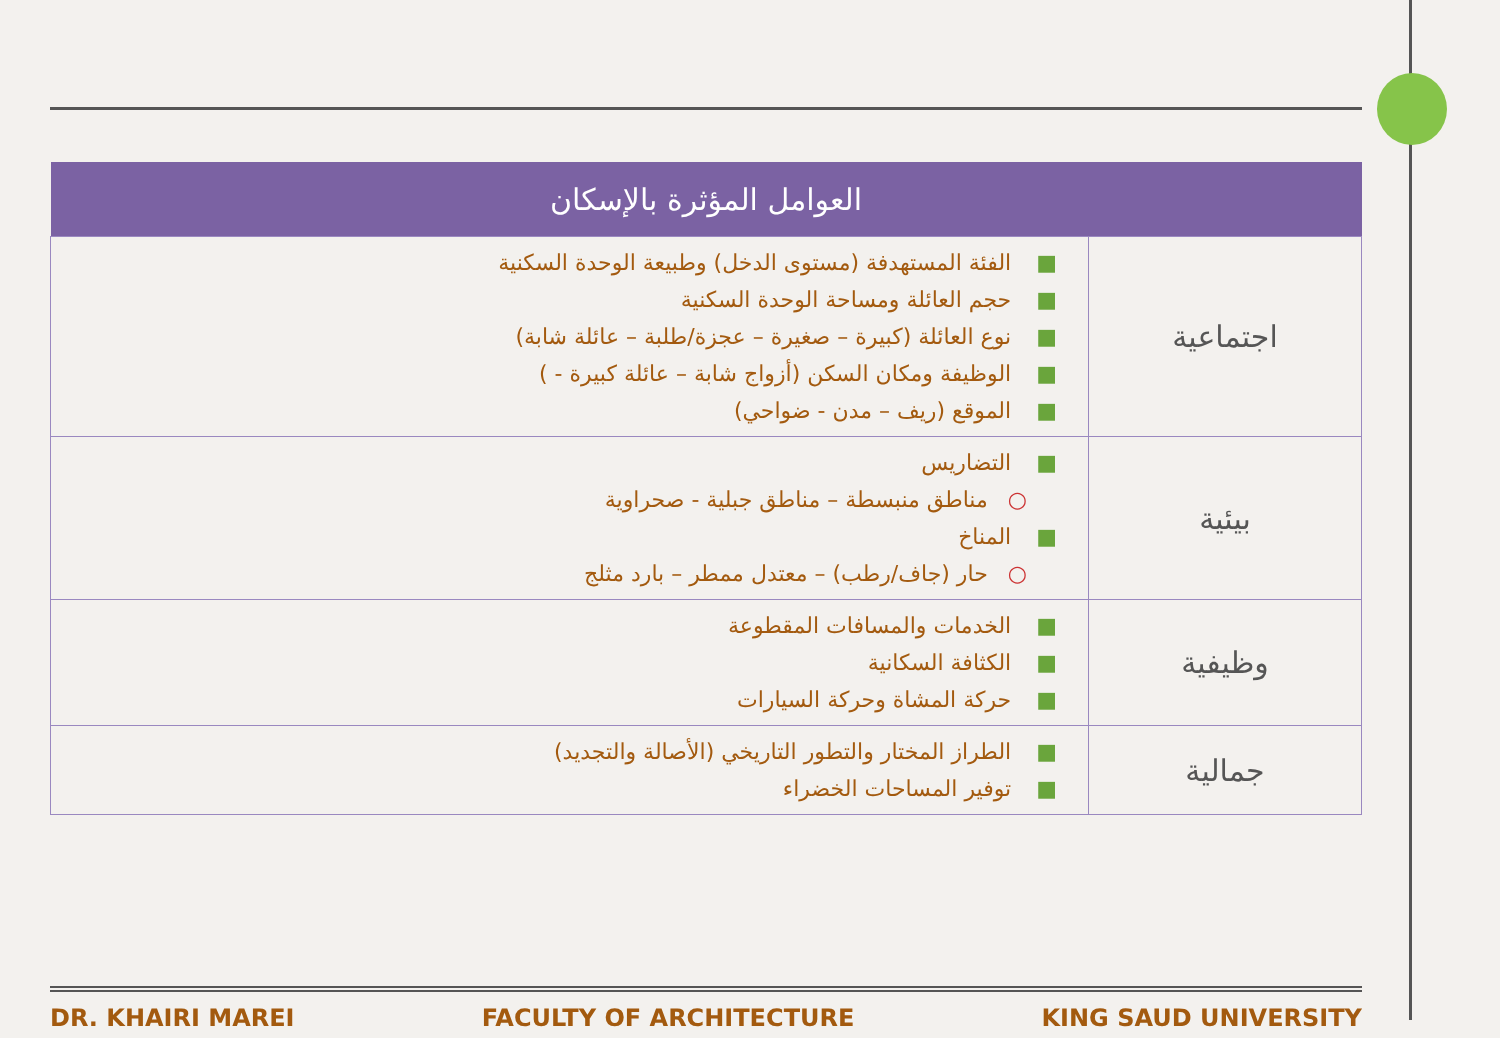| العوامل المؤثرة بالإسكان | |
| --- | --- |
| اجتماعية | ■ الفئة المستهدفة (مستوى الدخل) وطبيعة الوحدة السكنية ■ حجم العائلة ومساحة الوحدة السكنية ■ نوع العائلة (كبيرة – صغيرة – عجزة/طلبة – عائلة شابة) ■ الوظيفة ومكان السكن (أزواج شابة – عائلة كبيرة - ) ■ الموقع (ريف – مدن - ضواحي) |
| بيئية | ■ التضاريس ○ مناطق منبسطة – مناطق جبلية - صحراوية ■ المناخ ○ حار (جاف/رطب) – معتدل ممطر – بارد مثلج |
| وظيفية | ■ الخدمات والمسافات المقطوعة ■ الكثافة السكانية ■ حركة المشاة وحركة السيارات |
| جمالية | ■ الطراز المختار والتطور التاريخي (الأصالة والتجديد) ■ توفير المساحات الخضراء |
DR. KHAIRI MAREI FACULTY OF ARCHITECTURE KING SAUD UNIVERSITY